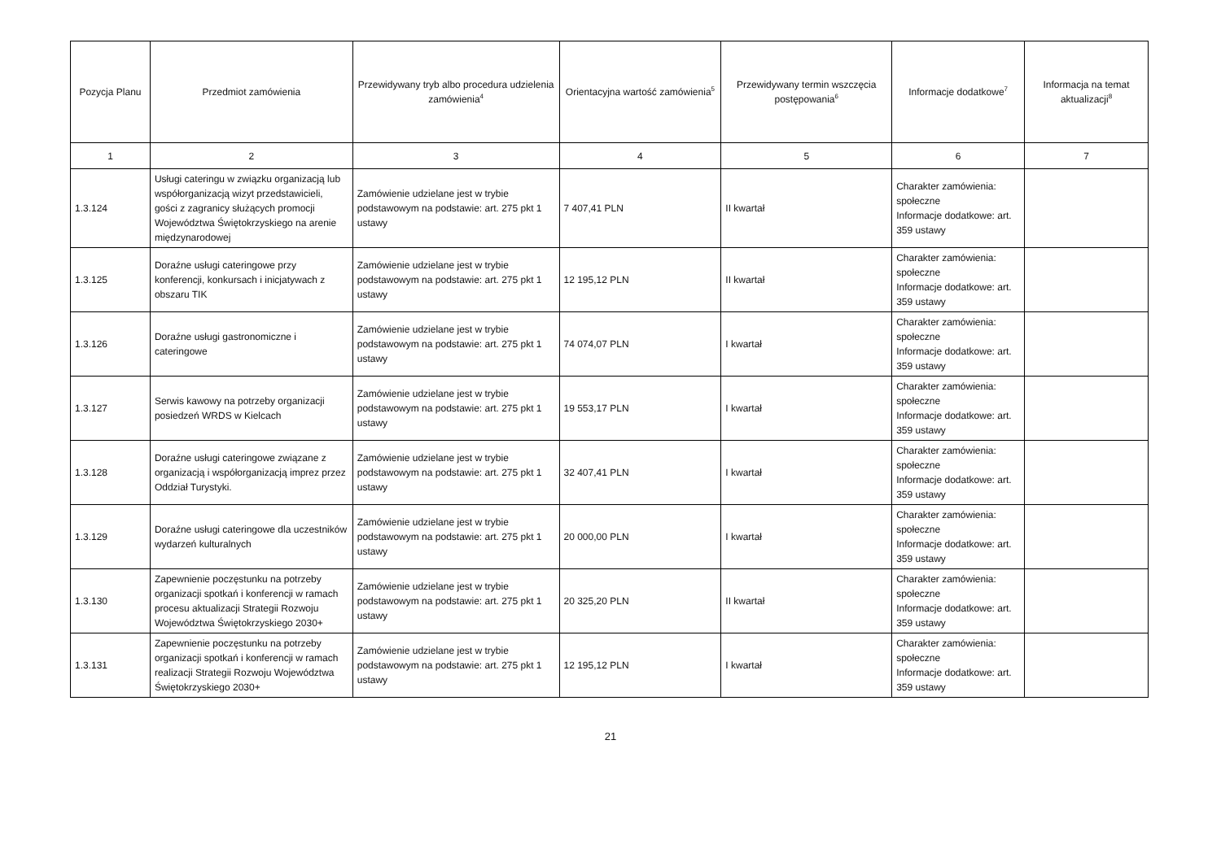| Pozycja Planu | Przedmiot zamówienia | Przewidywany tryb albo procedura udzielenia zamówienia<sup>4</sup> | Orientacyjna wartość zamówienia<sup>5</sup> | Przewidywany termin wszczęcia postępowania<sup>6</sup> | Informacje dodatkowe<sup>7</sup> | Informacja na temat aktualizacji<sup>8</sup> |
| --- | --- | --- | --- | --- | --- | --- |
| 1 | 2 | 3 | 4 | 5 | 6 | 7 |
| 1.3.124 | Usługi cateringu w związku organizacją lub współorganizacją wizyt przedstawicieli, gości z zagranicy służących promocji Województwa Świętokrzyskiego na arenie międzynarodowej | Zamówienie udzielane jest w trybie podstawowym na podstawie: art. 275 pkt 1 ustawy | 7 407,41 PLN | II kwartał | Charakter zamówienia: społeczne Informacje dodatkowe: art. 359 ustawy | |
| 1.3.125 | Doraźne usługi cateringowe przy konferencji, konkursach i inicjatywach z obszaru TIK | Zamówienie udzielane jest w trybie podstawowym na podstawie: art. 275 pkt 1 ustawy | 12 195,12 PLN | II kwartał | Charakter zamówienia: społeczne Informacje dodatkowe: art. 359 ustawy | |
| 1.3.126 | Doraźne usługi gastronomiczne i cateringowe | Zamówienie udzielane jest w trybie podstawowym na podstawie: art. 275 pkt 1 ustawy | 74 074,07 PLN | I kwartał | Charakter zamówienia: społeczne Informacje dodatkowe: art. 359 ustawy | |
| 1.3.127 | Serwis kawowy na potrzeby organizacji posiedzeń WRDS w Kielcach | Zamówienie udzielane jest w trybie podstawowym na podstawie: art. 275 pkt 1 ustawy | 19 553,17 PLN | I kwartał | Charakter zamówienia: społeczne Informacje dodatkowe: art. 359 ustawy | |
| 1.3.128 | Doraźne usługi cateringowe związane z organizacją i współorganizacją imprez przez Oddział Turystyki. | Zamówienie udzielane jest w trybie podstawowym na podstawie: art. 275 pkt 1 ustawy | 32 407,41 PLN | I kwartał | Charakter zamówienia: społeczne Informacje dodatkowe: art. 359 ustawy | |
| 1.3.129 | Doraźne usługi cateringowe dla uczestników wydarzeń kulturalnych | Zamówienie udzielane jest w trybie podstawowym na podstawie: art. 275 pkt 1 ustawy | 20 000,00 PLN | I kwartał | Charakter zamówienia: społeczne Informacje dodatkowe: art. 359 ustawy | |
| 1.3.130 | Zapewnienie poczęstunku na potrzeby organizacji spotkań i konferencji w ramach procesu aktualizacji Strategii Rozwoju Województwa Świętokrzyskiego 2030+ | Zamówienie udzielane jest w trybie podstawowym na podstawie: art. 275 pkt 1 ustawy | 20 325,20 PLN | II kwartał | Charakter zamówienia: społeczne Informacje dodatkowe: art. 359 ustawy | |
| 1.3.131 | Zapewnienie poczęstunku na potrzeby organizacji spotkań i konferencji w ramach realizacji Strategii Rozwoju Województwa Świętokrzyskiego 2030+ | Zamówienie udzielane jest w trybie podstawowym na podstawie: art. 275 pkt 1 ustawy | 12 195,12 PLN | I kwartał | Charakter zamówienia: społeczne Informacje dodatkowe: art. 359 ustawy | |
21